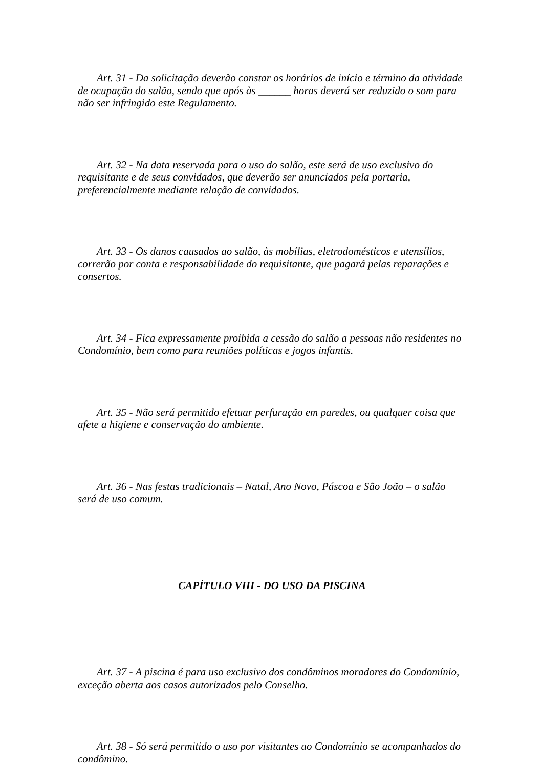Art. 31 - Da solicitação deverão constar os horários de início e término da atividade de ocupação do salão, sendo que após às ______ horas deverá ser reduzido o som para não ser infringido este Regulamento.
Art. 32 - Na data reservada para o uso do salão, este será de uso exclusivo do requisitante e de seus convidados, que deverão ser anunciados pela portaria, preferencialmente mediante relação de convidados.
Art. 33 - Os danos causados ao salão, às mobílias, eletrodomésticos e utensílios, correrão por conta e responsabilidade do requisitante, que pagará pelas reparações e consertos.
Art. 34 - Fica expressamente proibida a cessão do salão a pessoas não residentes no Condomínio, bem como para reuniões políticas e jogos infantis.
Art. 35 - Não será permitido efetuar perfuração em paredes, ou qualquer coisa que afete a higiene e conservação do ambiente.
Art. 36 - Nas festas tradicionais – Natal, Ano Novo, Páscoa e São João – o salão será de uso comum.
CAPÍTULO VIII - DO USO DA PISCINA
Art. 37 - A piscina é para uso exclusivo dos condôminos moradores do Condomínio, exceção aberta aos casos autorizados pelo Conselho.
Art. 38 - Só será permitido o uso por visitantes ao Condomínio se acompanhados do condômino.